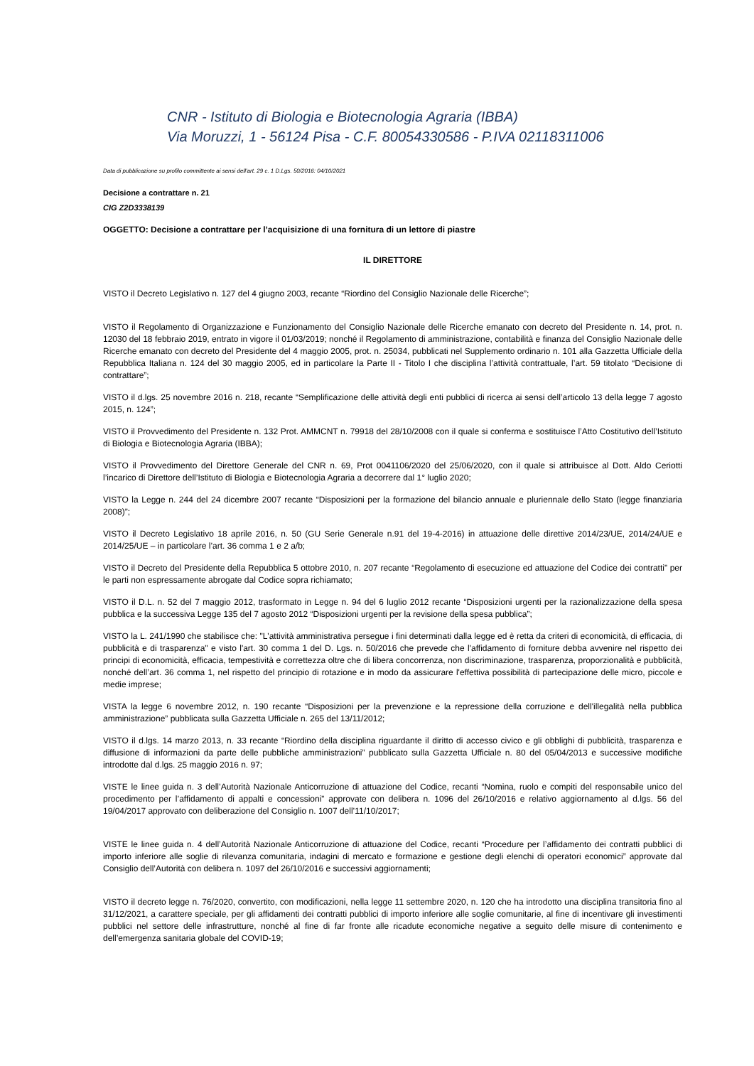CNR - Istituto di Biologia e Biotecnologia Agraria (IBBA)
Via Moruzzi, 1 - 56124 Pisa - C.F. 80054330586 - P.IVA 02118311006
Data di pubblicazione su profilo committente ai sensi dell'art. 29 c. 1 D.Lgs. 50/2016: 04/10/2021
Decisione a contrattare n. 21
CIG Z2D3338139
OGGETTO: Decisione a contrattare per l’acquisizione di una fornitura di un lettore di piastre
IL DIRETTORE
VISTO il Decreto Legislativo n. 127 del 4 giugno 2003, recante “Riordino del Consiglio Nazionale delle Ricerche”;
VISTO il Regolamento di Organizzazione e Funzionamento del Consiglio Nazionale delle Ricerche emanato con decreto del Presidente n. 14, prot. n. 12030 del 18 febbraio 2019, entrato in vigore il 01/03/2019; nonché il Regolamento di amministrazione, contabilità e finanza del Consiglio Nazionale delle Ricerche emanato con decreto del Presidente del 4 maggio 2005, prot. n. 25034, pubblicati nel Supplemento ordinario n. 101 alla Gazzetta Ufficiale della Repubblica Italiana n. 124 del 30 maggio 2005, ed in particolare la Parte II - Titolo I che disciplina l’attività contrattuale, l’art. 59 titolato “Decisione di contrattare”;
VISTO il d.lgs. 25 novembre 2016 n. 218, recante “Semplificazione delle attività degli enti pubblici di ricerca ai sensi dell’articolo 13 della legge 7 agosto 2015, n. 124”;
VISTO il Provvedimento del Presidente n. 132 Prot. AMMCNT n. 79918 del 28/10/2008 con il quale si conferma e sostituisce l’Atto Costitutivo dell’Istituto di Biologia e Biotecnologia Agraria (IBBA);
VISTO il Provvedimento del Direttore Generale del CNR n. 69, Prot 0041106/2020 del 25/06/2020, con il quale si attribuisce al Dott. Aldo Ceriotti l’incarico di Direttore dell’Istituto di Biologia e Biotecnologia Agraria a decorrere dal 1° luglio 2020;
VISTO la Legge n. 244 del 24 dicembre 2007 recante “Disposizioni per la formazione del bilancio annuale e pluriennale dello Stato (legge finanziaria 2008)”;
VISTO il Decreto Legislativo 18 aprile 2016, n. 50 (GU Serie Generale n.91 del 19-4-2016) in attuazione delle direttive 2014/23/UE, 2014/24/UE e 2014/25/UE – in particolare l’art. 36 comma 1 e 2 a/b;
VISTO il Decreto del Presidente della Repubblica 5 ottobre 2010, n. 207 recante “Regolamento di esecuzione ed attuazione del Codice dei contratti” per le parti non espressamente abrogate dal Codice sopra richiamato;
VISTO il D.L. n. 52 del 7 maggio 2012, trasformato in Legge n. 94 del 6 luglio 2012 recante “Disposizioni urgenti per la razionalizzazione della spesa pubblica e la successiva Legge 135 del 7 agosto 2012 “Disposizioni urgenti per la revisione della spesa pubblica”;
VISTO la L. 241/1990 che stabilisce che: "L'attività amministrativa persegue i fini determinati dalla legge ed è retta da criteri di economicità, di efficacia, di pubblicità e di trasparenza" e visto l'art. 30 comma 1 del D. Lgs. n. 50/2016 che prevede che l'affidamento di forniture debba avvenire nel rispetto dei principi di economicità, efficacia, tempestività e correttezza oltre che di libera concorrenza, non discriminazione, trasparenza, proporzionalità e pubblicità, nonché dell’art. 36 comma 1, nel rispetto del principio di rotazione e in modo da assicurare l'effettiva possibilità di partecipazione delle micro, piccole e medie imprese;
VISTA la legge 6 novembre 2012, n. 190 recante “Disposizioni per la prevenzione e la repressione della corruzione e dell'illegalità nella pubblica amministrazione” pubblicata sulla Gazzetta Ufficiale n. 265 del 13/11/2012;
VISTO il d.lgs. 14 marzo 2013, n. 33 recante “Riordino della disciplina riguardante il diritto di accesso civico e gli obblighi di pubblicità, trasparenza e diffusione di informazioni da parte delle pubbliche amministrazioni” pubblicato sulla Gazzetta Ufficiale n. 80 del 05/04/2013 e successive modifiche introdotte dal d.lgs. 25 maggio 2016 n. 97;
VISTE le linee guida n. 3 dell’Autorità Nazionale Anticorruzione di attuazione del Codice, recanti “Nomina, ruolo e compiti del responsabile unico del procedimento per l’affidamento di appalti e concessioni” approvate con delibera n. 1096 del 26/10/2016 e relativo aggiornamento al d.lgs. 56 del 19/04/2017 approvato con deliberazione del Consiglio n. 1007 dell’11/10/2017;
VISTE le linee guida n. 4 dell’Autorità Nazionale Anticorruzione di attuazione del Codice, recanti “Procedure per l’affidamento dei contratti pubblici di importo inferiore alle soglie di rilevanza comunitaria, indagini di mercato e formazione e gestione degli elenchi di operatori economici” approvate dal Consiglio dell’Autorità con delibera n. 1097 del 26/10/2016 e successivi aggiornamenti;
VISTO il decreto legge n. 76/2020, convertito, con modificazioni, nella legge 11 settembre 2020, n. 120 che ha introdotto una disciplina transitoria fino al 31/12/2021, a carattere speciale, per gli affidamenti dei contratti pubblici di importo inferiore alle soglie comunitarie, al fine di incentivare gli investimenti pubblici nel settore delle infrastrutture, nonché al fine di far fronte alle ricadute economiche negative a seguito delle misure di contenimento e dell’emergenza sanitaria globale del COVID-19;